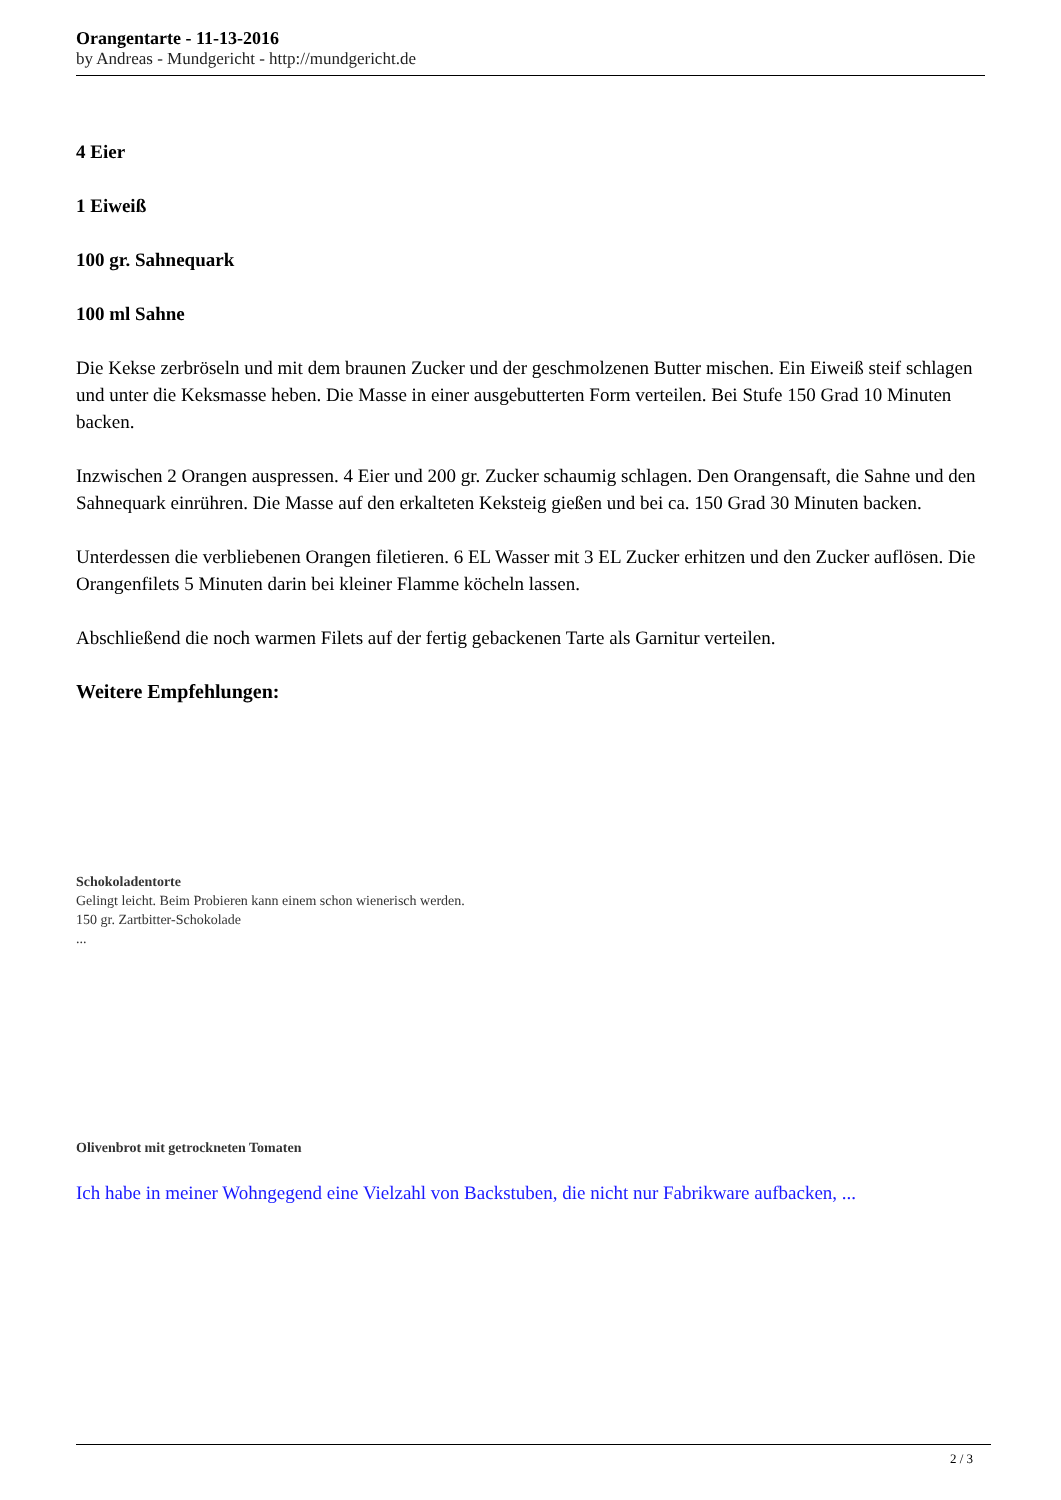Orangentarte - 11-13-2016
by Andreas - Mundgericht - http://mundgericht.de
4 Eier
1 Eiweiß
100 gr. Sahnequark
100 ml Sahne
Die Kekse zerbröseln und mit dem braunen Zucker und der geschmolzenen Butter mischen. Ein Eiweiß steif schlagen und unter die Keksmasse heben. Die Masse in einer ausgebutterten Form verteilen. Bei Stufe 150 Grad 10 Minuten backen.
Inzwischen 2 Orangen auspressen. 4 Eier und 200 gr. Zucker schaumig schlagen. Den Orangensaft, die Sahne und den Sahnequark einrühren. Die Masse auf den erkalteten Keksteig gießen und bei ca. 150 Grad 30 Minuten backen.
Unterdessen die verbliebenen Orangen filetieren. 6 EL Wasser mit 3 EL Zucker erhitzen und den Zucker auflösen. Die Orangenfilets 5 Minuten darin bei kleiner Flamme köcheln lassen.
Abschließend die noch warmen Filets auf der fertig gebackenen Tarte als Garnitur verteilen.
Weitere Empfehlungen:
Schokoladentorte
Gelingt leicht. Beim Probieren kann einem schon wienerisch werden.
150 gr. Zartbitter-Schokolade
...
Olivenbrot mit getrockneten Tomaten
Ich habe in meiner Wohngegend eine Vielzahl von Backstuben, die nicht nur Fabrikware aufbacken, ...
2 / 3